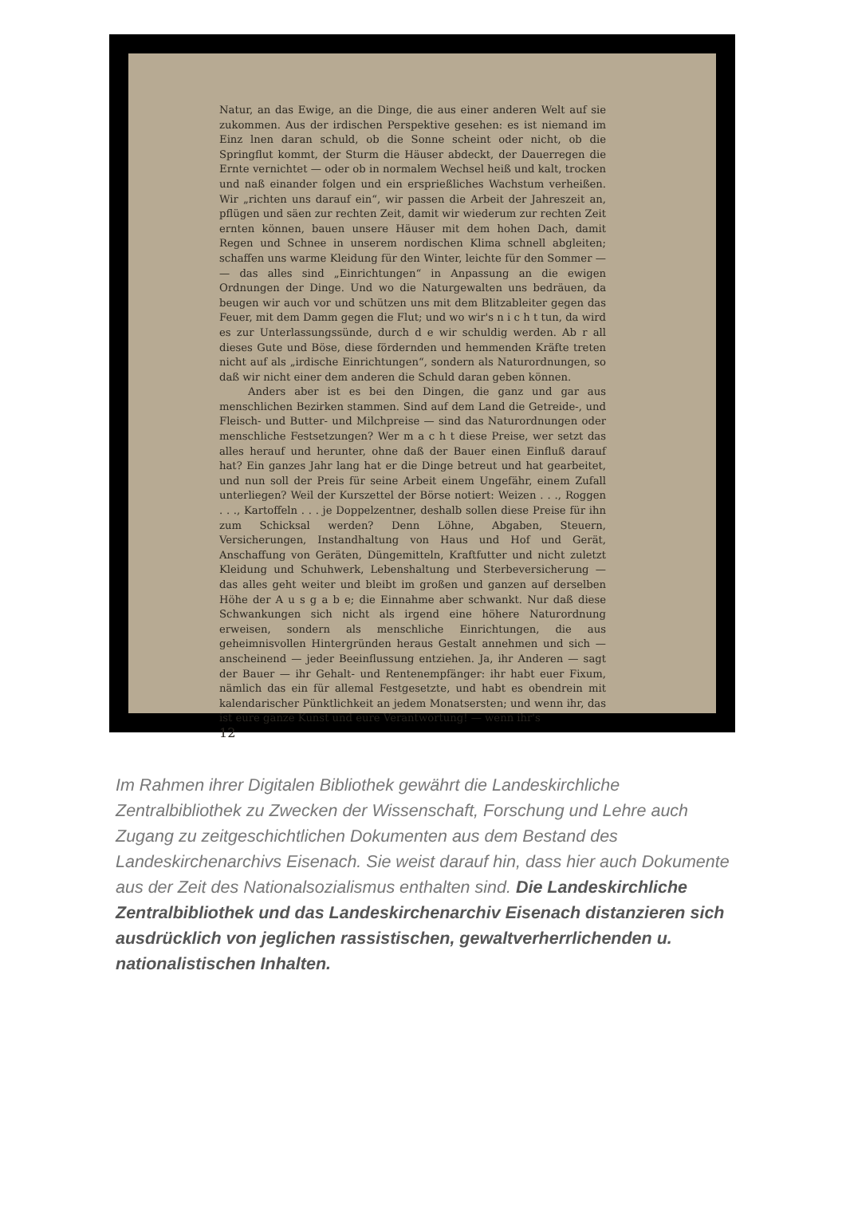Natur, an das Ewige, an die Dinge, die aus einer anderen Welt auf sie zukommen. Aus der irdischen Perspektive gesehen: es ist niemand im Einz lnen daran schuld, ob die Sonne scheint oder nicht, ob die Springflut kommt, der Sturm die Häuser abdeckt, der Dauerregen die Ernte vernichtet — oder ob in normalem Wechsel heiß und kalt, trocken und naß einander folgen und ein ersprießliches Wachstum verheißen. Wir „richten uns darauf ein“, wir passen die Arbeit der Jahreszeit an, pflügen und säen zur rechten Zeit, damit wir wiederum zur rechten Zeit ernten können, bauen unsere Häuser mit dem hohen Dach, damit Regen und Schnee in unserem nordischen Klima schnell abgleiten; schaffen uns warme Kleidung für den Winter, leichte für den Sommer — — das alles sind „Einrichtungen“ in Anpassung an die ewigen Ordnungen der Dinge. Und wo die Naturgewalten uns bedräuen, da beugen wir auch vor und schützen uns mit dem Blitzableiter gegen das Feuer, mit dem Damm gegen die Flut; und wo wir's n i c h t tun, da wird es zur Unterlassungssünde, durch d e wir schuldig werden. Ab r all dieses Gute und Böse, diese fördernden und hemmenden Kräfte treten nicht auf als „irdische Einrichtungen“, sondern als Naturordnungen, so daß wir nicht einer dem anderen die Schuld daran geben können.
Anders aber ist es bei den Dingen, die ganz und gar aus menschlichen Bezirken stammen. Sind auf dem Land die Getreide-, und Fleisch- und Butter- und Milchpreise — sind das Naturordnungen oder menschliche Festsetzungen? Wer m a c h t diese Preise, wer setzt das alles herauf und herunter, ohne daß der Bauer einen Einfluß darauf hat? Ein ganzes Jahr lang hat er die Dinge betreut und hat gearbeitet, und nun soll der Preis für seine Arbeit einem Ungefähr, einem Zufall unterliegen? Weil der Kurszettel der Börse notiert: Weizen . . ., Roggen . . ., Kartoffeln . . . je Doppelzentner, deshalb sollen diese Preise für ihn zum Schicksal werden? Denn Löhne, Abgaben, Steuern, Versicherungen, Instandhaltung von Haus und Hof und Gerät, Anschaffung von Geräten, Düngemitteln, Kraftfutter und nicht zuletzt Kleidung und Schuhwerk, Lebenshaltung und Sterbeversicherung — das alles geht weiter und bleibt im großen und ganzen auf derselben Höhe der A u s g a b e; die Einnahme aber schwankt. Nur daß diese Schwankungen sich nicht als irgend eine höhere Naturordnung erweisen, sondern als menschliche Einrichtungen, die aus geheimnisvollen Hintergründen heraus Gestalt annehmen und sich — anscheinend — jeder Beeinflussung entziehen. Ja, ihr Anderen — sagt der Bauer — ihr Gehalt- und Rentenempfänger: ihr habt euer Fixum, nämlich das ein für allemal Festgesetzte, und habt es obendrein mit kalendarischer Pünktlichkeit an jedem Monatsersten; und wenn ihr, das ist eure ganze Kunst und eure Verantwortung! — wenn ihr's
12
Im Rahmen ihrer Digitalen Bibliothek gewährt die Landeskirchliche Zentralbibliothek zu Zwecken der Wissenschaft, Forschung und Lehre auch Zugang zu zeitgeschichtlichen Dokumenten aus dem Bestand des Landeskirchenarchivs Eisenach. Sie weist darauf hin, dass hier auch Dokumente aus der Zeit des Nationalsozialismus enthalten sind. Die Landeskirchliche Zentralbibliothek und das Landeskirchenarchiv Eisenach distanzieren sich ausdrücklich von jeglichen rassistischen, gewaltverherrlichenden u. nationalistischen Inhalten.